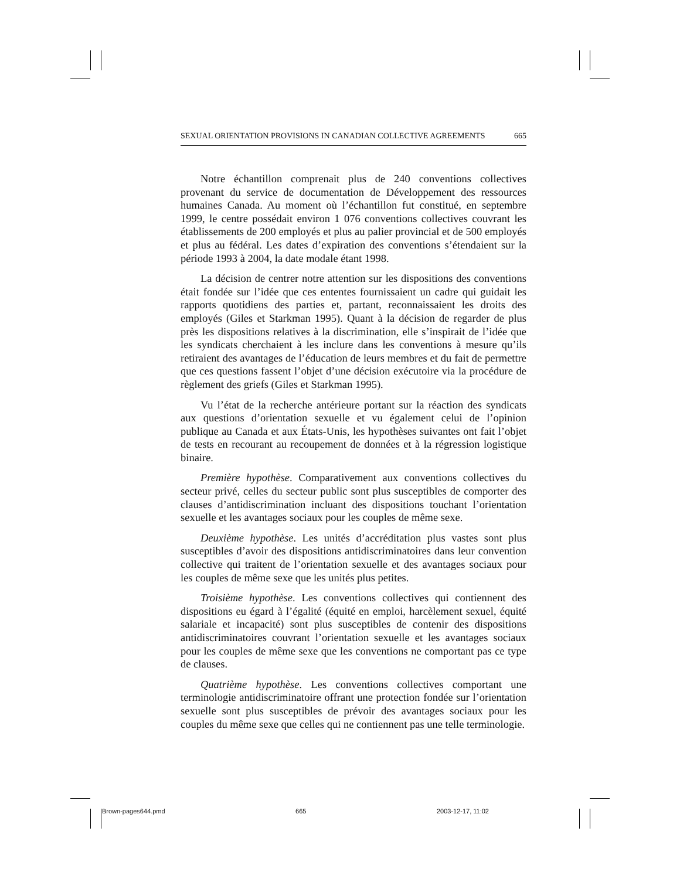SEXUAL ORIENTATION PROVISIONS IN CANADIAN COLLECTIVE AGREEMENTS 665
Notre échantillon comprenait plus de 240 conventions collectives provenant du service de documentation de Développement des ressources humaines Canada. Au moment où l’échantillon fut constitué, en septembre 1999, le centre possédait environ 1 076 conventions collectives couvrant les établissements de 200 employés et plus au palier provincial et de 500 employés et plus au fédéral. Les dates d’expiration des conventions s’étendaient sur la période 1993 à 2004, la date modale étant 1998.
La décision de centrer notre attention sur les dispositions des conventions était fondée sur l’idée que ces ententes fournissaient un cadre qui guidait les rapports quotidiens des parties et, partant, reconnaissaient les droits des employés (Giles et Starkman 1995). Quant à la décision de regarder de plus près les dispositions relatives à la discrimination, elle s’inspirait de l’idée que les syndicats cherchaient à les inclure dans les conventions à mesure qu’ils retiraient des avantages de l’éducation de leurs membres et du fait de permettre que ces questions fassent l’objet d’une décision exécutoire via la procédure de règlement des griefs (Giles et Starkman 1995).
Vu l’état de la recherche antérieure portant sur la réaction des syndicats aux questions d’orientation sexuelle et vu également celui de l’opinion publique au Canada et aux États-Unis, les hypothèses suivantes ont fait l’objet de tests en recourant au recoupement de données et à la régression logistique binaire.
Première hypothèse. Comparativement aux conventions collectives du secteur privé, celles du secteur public sont plus susceptibles de comporter des clauses d’antidiscrimination incluant des dispositions touchant l’orientation sexuelle et les avantages sociaux pour les couples de même sexe.
Deuxième hypothèse. Les unités d’accréditation plus vastes sont plus susceptibles d’avoir des dispositions antidiscriminatoires dans leur convention collective qui traitent de l’orientation sexuelle et des avantages sociaux pour les couples de même sexe que les unités plus petites.
Troisième hypothèse. Les conventions collectives qui contiennent des dispositions eu égard à l’égalité (équité en emploi, harcèlement sexuel, équité salariale et incapacité) sont plus susceptibles de contenir des dispositions antidiscriminatoires couvrant l’orientation sexuelle et les avantages sociaux pour les couples de même sexe que les conventions ne comportant pas ce type de clauses.
Quatrième hypothèse. Les conventions collectives comportant une terminologie antidiscriminatoire offrant une protection fondée sur l’orientation sexuelle sont plus susceptibles de prévoir des avantages sociaux pour les couples du même sexe que celles qui ne contiennent pas une telle terminologie.
Brown-pages644.pmd 665 2003-12-17, 11:02